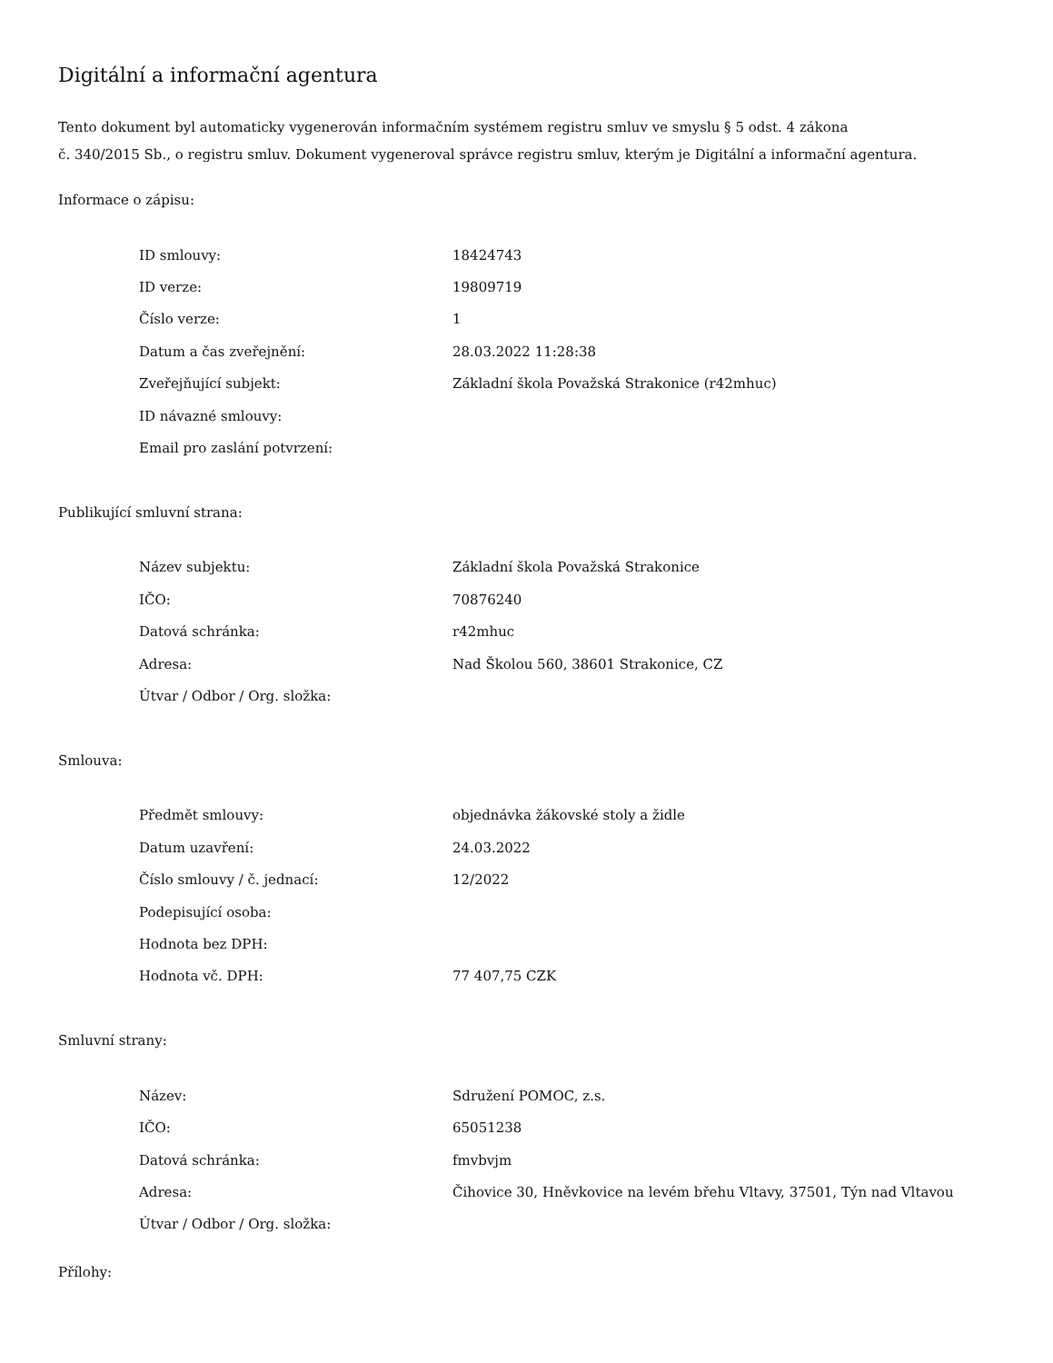Digitální a informační agentura
Tento dokument byl automaticky vygenerován informačním systémem registru smluv ve smyslu § 5 odst. 4 zákona
č. 340/2015 Sb., o registru smluv. Dokument vygeneroval správce registru smluv, kterým je Digitální a informační agentura.
Informace o zápisu:
| ID smlouvy: | 18424743 |
| ID verze: | 19809719 |
| Číslo verze: | 1 |
| Datum a čas zveřejnění: | 28.03.2022 11:28:38 |
| Zveřejňující subjekt: | Základní škola Považská Strakonice (r42mhuc) |
| ID návazné smlouvy: | |
| Email pro zaslání potvrzení: | |
Publikující smluvní strana:
| Název subjektu: | Základní škola Považská Strakonice |
| IČO: | 70876240 |
| Datová schránka: | r42mhuc |
| Adresa: | Nad Školou 560, 38601 Strakonice, CZ |
| Útvar / Odbor / Org. složka: | |
Smlouva:
| Předmět smlouvy: | objednávka žákovské stoly a židle |
| Datum uzavření: | 24.03.2022 |
| Číslo smlouvy / č. jednací: | 12/2022 |
| Podepisující osoba: | |
| Hodnota bez DPH: | |
| Hodnota vč. DPH: | 77 407,75 CZK |
Smluvní strany:
| Název: | Sdružení POMOC, z.s. |
| IČO: | 65051238 |
| Datová schránka: | fmvbvjm |
| Adresa: | Čihovice 30, Hněvkovice na levém břehu Vltavy, 37501, Týn nad Vltavou |
| Útvar / Odbor / Org. složka: | |
Přílohy: